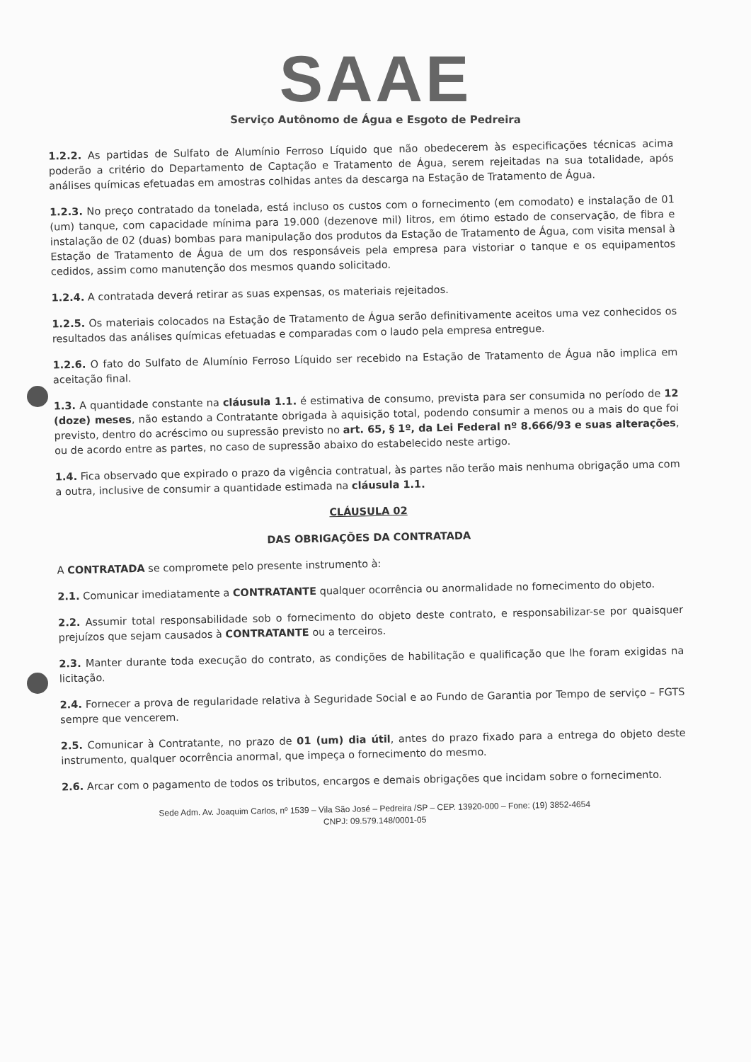SAAE
Serviço Autônomo de Água e Esgoto de Pedreira
1.2.2. As partidas de Sulfato de Alumínio Ferroso Líquido que não obedecerem às especificações técnicas acima poderão a critério do Departamento de Captação e Tratamento de Água, serem rejeitadas na sua totalidade, após análises químicas efetuadas em amostras colhidas antes da descarga na Estação de Tratamento de Água.
1.2.3. No preço contratado da tonelada, está incluso os custos com o fornecimento (em comodato) e instalação de 01 (um) tanque, com capacidade mínima para 19.000 (dezenove mil) litros, em ótimo estado de conservação, de fibra e instalação de 02 (duas) bombas para manipulação dos produtos da Estação de Tratamento de Água, com visita mensal à Estação de Tratamento de Água de um dos responsáveis pela empresa para vistoriar o tanque e os equipamentos cedidos, assim como manutenção dos mesmos quando solicitado.
1.2.4. A contratada deverá retirar as suas expensas, os materiais rejeitados.
1.2.5. Os materiais colocados na Estação de Tratamento de Água serão definitivamente aceitos uma vez conhecidos os resultados das análises químicas efetuadas e comparadas com o laudo pela empresa entregue.
1.2.6. O fato do Sulfato de Alumínio Ferroso Líquido ser recebido na Estação de Tratamento de Água não implica em aceitação final.
1.3. A quantidade constante na cláusula 1.1. é estimativa de consumo, prevista para ser consumida no período de 12 (doze) meses, não estando a Contratante obrigada à aquisição total, podendo consumir a menos ou a mais do que foi previsto, dentro do acréscimo ou supressão previsto no art. 65, § 1º, da Lei Federal nº 8.666/93 e suas alterações, ou de acordo entre as partes, no caso de supressão abaixo do estabelecido neste artigo.
1.4. Fica observado que expirado o prazo da vigência contratual, às partes não terão mais nenhuma obrigação uma com a outra, inclusive de consumir a quantidade estimada na cláusula 1.1.
CLÁUSULA 02
DAS OBRIGAÇÕES DA CONTRATADA
A CONTRATADA se compromete pelo presente instrumento à:
2.1. Comunicar imediatamente a CONTRATANTE qualquer ocorrência ou anormalidade no fornecimento do objeto.
2.2. Assumir total responsabilidade sob o fornecimento do objeto deste contrato, e responsabilizar-se por quaisquer prejuízos que sejam causados à CONTRATANTE ou a terceiros.
2.3. Manter durante toda execução do contrato, as condições de habilitação e qualificação que lhe foram exigidas na licitação.
2.4. Fornecer a prova de regularidade relativa à Seguridade Social e ao Fundo de Garantia por Tempo de serviço – FGTS sempre que vencerem.
2.5. Comunicar à Contratante, no prazo de 01 (um) dia útil, antes do prazo fixado para a entrega do objeto deste instrumento, qualquer ocorrência anormal, que impeça o fornecimento do mesmo.
2.6. Arcar com o pagamento de todos os tributos, encargos e demais obrigações que incidam sobre o fornecimento.
Sede Adm. Av. Joaquim Carlos, nº 1539 – Vila São José – Pedreira /SP – CEP. 13920-000 – Fone: (19) 3852-4654
CNPJ: 09.579.148/0001-05